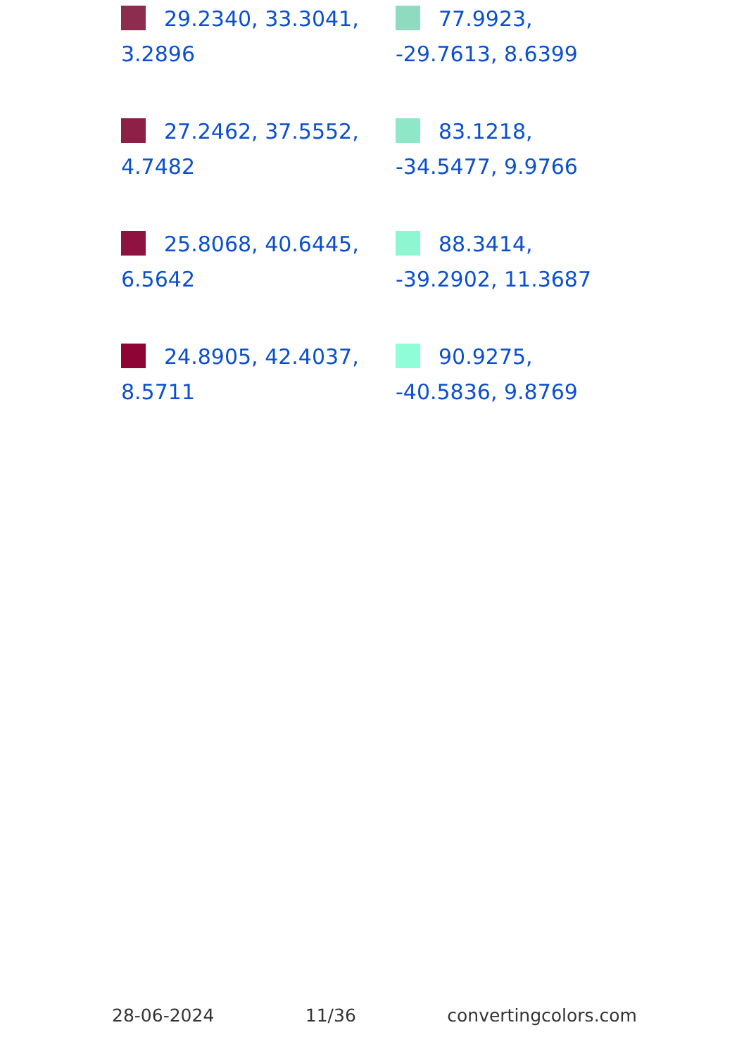29.2340, 33.3041, 3.2896
77.9923, -29.7613, 8.6399
27.2462, 37.5552, 4.7482
83.1218, -34.5477, 9.9766
25.8068, 40.6445, 6.5642
88.3414, -39.2902, 11.3687
24.8905, 42.4037, 8.5711
90.9275, -40.5836, 9.8769
28-06-2024 11/36 convertingcolors.com